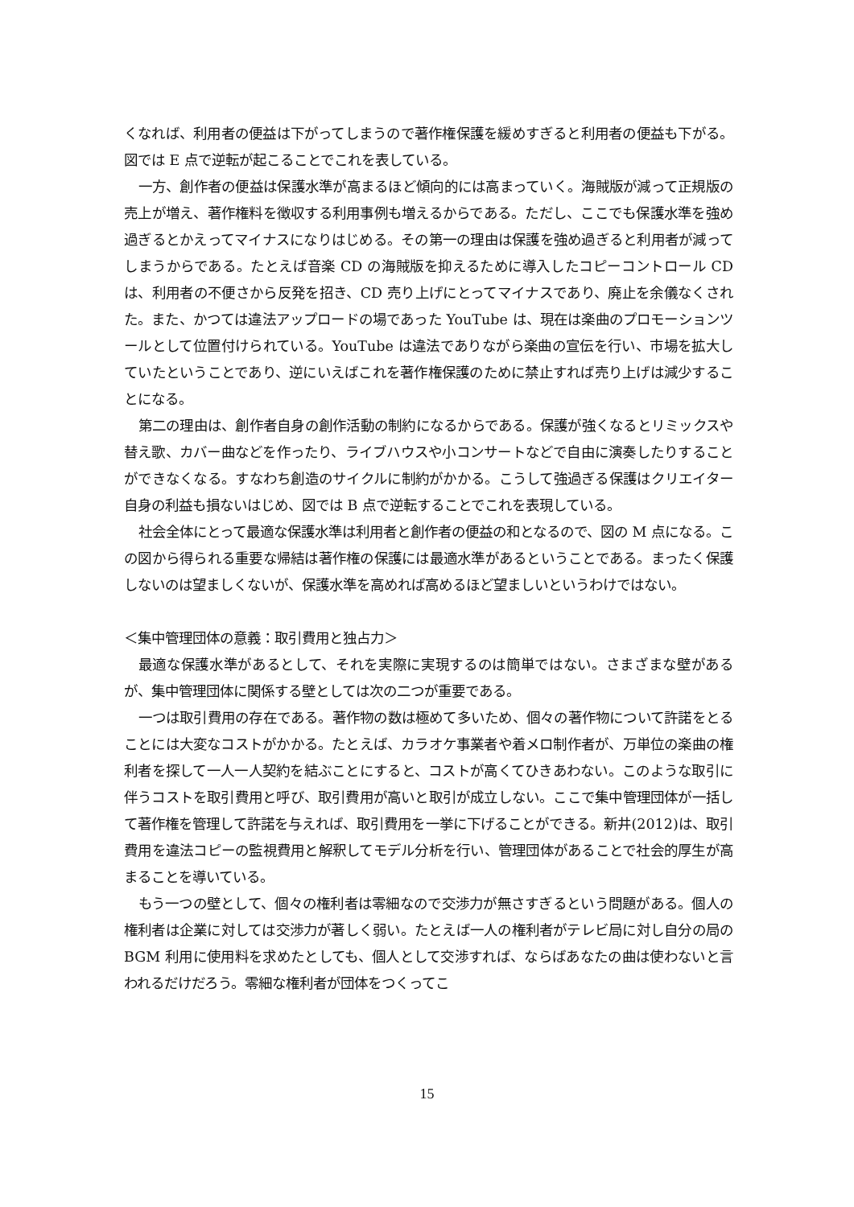くなれば、利用者の便益は下がってしまうので著作権保護を緩めすぎると利用者の便益も下がる。図では E 点で逆転が起こることでこれを表している。
一方、創作者の便益は保護水準が高まるほど傾向的には高まっていく。海賊版が減って正規版の売上が増え、著作権料を徴収する利用事例も増えるからである。ただし、ここでも保護水準を強め過ぎるとかえってマイナスになりはじめる。その第一の理由は保護を強め過ぎると利用者が減ってしまうからである。たとえば音楽 CD の海賊版を抑えるために導入したコピーコントロール CD は、利用者の不便さから反発を招き、CD 売り上げにとってマイナスであり、廃止を余儀なくされた。また、かつては違法アップロードの場であった YouTube は、現在は楽曲のプロモーションツールとして位置付けられている。YouTube は違法でありながら楽曲の宣伝を行い、市場を拡大していたということであり、逆にいえばこれを著作権保護のために禁止すれば売り上げは減少することになる。
第二の理由は、創作者自身の創作活動の制約になるからである。保護が強くなるとリミックスや替え歌、カバー曲などを作ったり、ライブハウスや小コンサートなどで自由に演奏したりすることができなくなる。すなわち創造のサイクルに制約がかかる。こうして強過ぎる保護はクリエイター自身の利益も損ないはじめ、図では B 点で逆転することでこれを表現している。
社会全体にとって最適な保護水準は利用者と創作者の便益の和となるので、図の M 点になる。この図から得られる重要な帰結は著作権の保護には最適水準があるということである。まったく保護しないのは望ましくないが、保護水準を高めれば高めるほど望ましいというわけではない。
＜集中管理団体の意義：取引費用と独占力＞
最適な保護水準があるとして、それを実際に実現するのは簡単ではない。さまざまな壁があるが、集中管理団体に関係する壁としては次の二つが重要である。
一つは取引費用の存在である。著作物の数は極めて多いため、個々の著作物について許諾をとることには大変なコストがかかる。たとえば、カラオケ事業者や着メロ制作者が、万単位の楽曲の権利者を探して一人一人契約を結ぶことにすると、コストが高くてひきあわない。このような取引に伴うコストを取引費用と呼び、取引費用が高いと取引が成立しない。ここで集中管理団体が一括して著作権を管理して許諾を与えれば、取引費用を一挙に下げることができる。新井(2012)は、取引費用を違法コピーの監視費用と解釈してモデル分析を行い、管理団体があることで社会的厚生が高まることを導いている。
もう一つの壁として、個々の権利者は零細なので交渉力が無さすぎるという問題がある。個人の権利者は企業に対しては交渉力が著しく弱い。たとえば一人の権利者がテレビ局に対し自分の局の BGM 利用に使用料を求めたとしても、個人として交渉すれば、ならばあなたの曲は使わないと言われるだけだろう。零細な権利者が団体をつくってこ
15